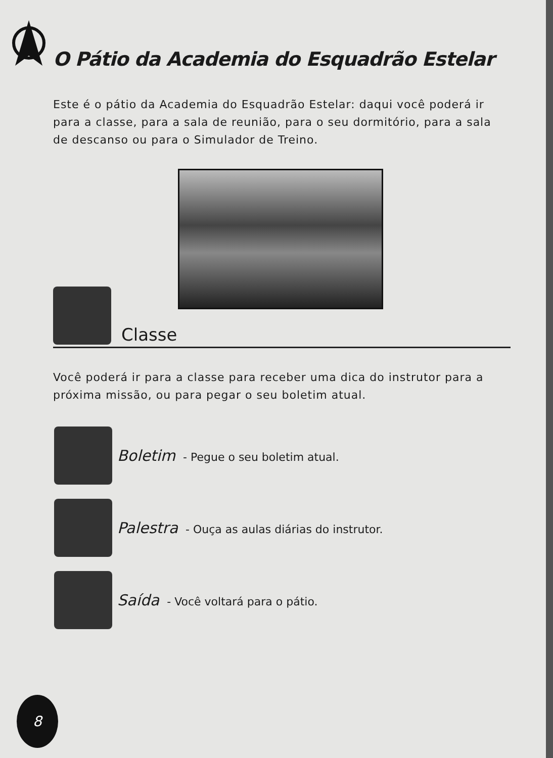O Pátio da Academia do Esquadrão Estelar
Este é o pátio da Academia do Esquadrão Estelar: daqui você poderá ir para a classe, para a sala de reunião, para o seu dormitório, para a sala de descanso ou para o Simulador de Treino.
Classe
Você poderá ir para a classe para receber uma dica do instrutor para a próxima missão, ou para pegar o seu boletim atual.
Boletim - Pegue o seu boletim atual.
Palestra - Ouça as aulas diárias do instrutor.
Saída - Você voltará para o pátio.
8